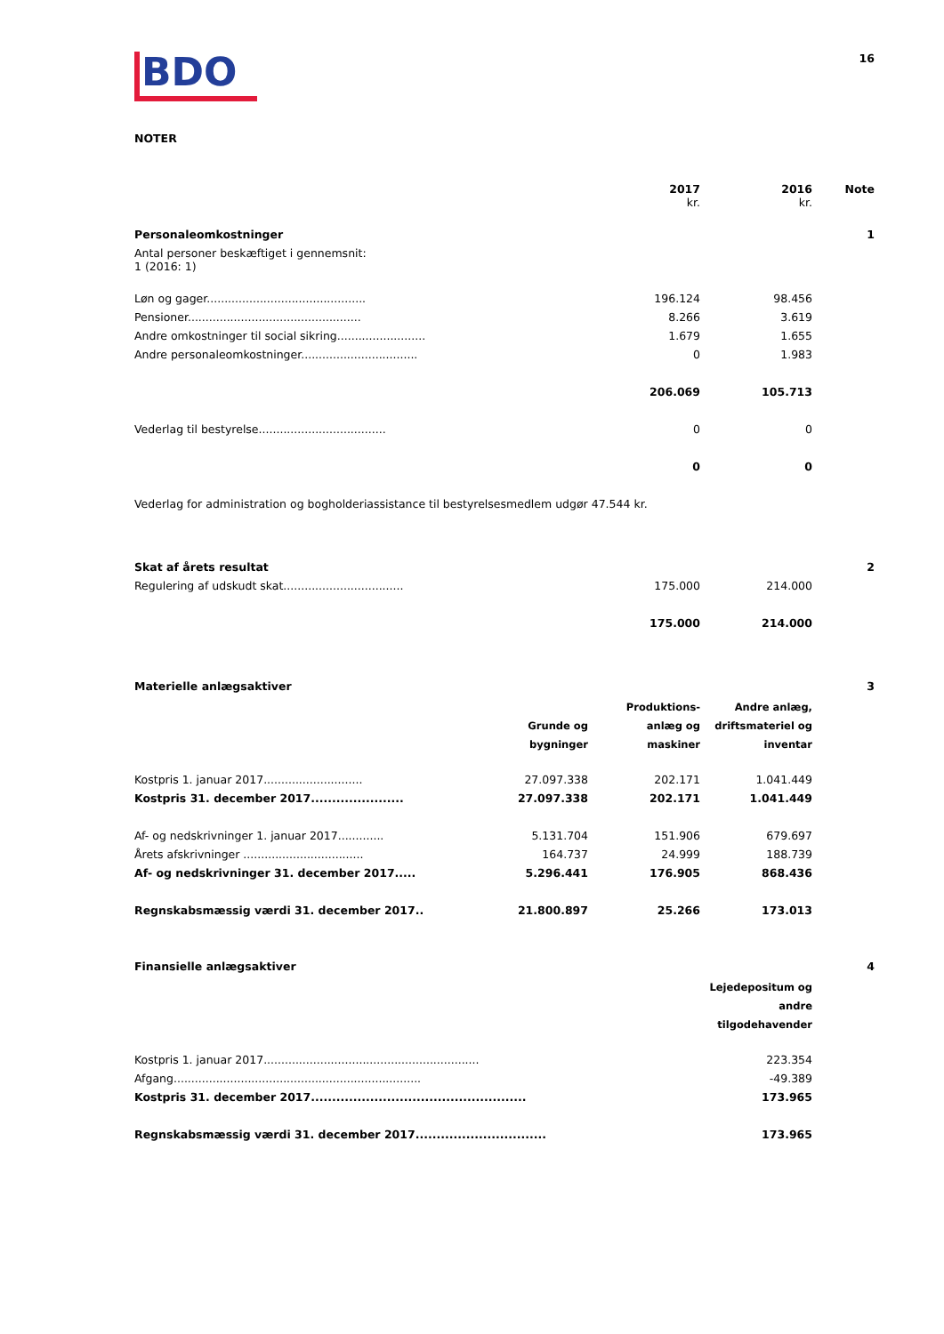BDO
16
NOTER
| | 2017 kr. | 2016 kr. | Note |
| Personaleomkostninger | | | 1 |
| Antal personer beskæftiget i gennemsnit: 1 (2016: 1) | | | |
| Løn og gager............................................. | 196.124 | 98.456 | |
| Pensioner................................................. | 8.266 | 3.619 | |
| Andre omkostninger til social sikring......................... | 1.679 | 1.655 | |
| Andre personaleomkostninger................................. | 0 | 1.983 | |
| | 206.069 | 105.713 | |
| Vederlag til bestyrelse.................................... | 0 | 0 | |
| | 0 | 0 | |
| Vederlag for administration og bogholderiassistance til bestyrelsesmedlem udgør 47.544 kr. | | | |
| Skat af årets resultat | | | 2 |
| Regulering af udskudt skat.................................. | 175.000 | 214.000 | |
| | 175.000 | 214.000 | |
| Materielle anlægsaktiver | | | | 3 |
| | Grunde og bygninger | Produktions- anlæg og maskiner | Andre anlæg, driftsmateriel og inventar | |
| Kostpris 1. januar 2017............................ | 27.097.338 | 202.171 | 1.041.449 | |
| Kostpris 31. december 2017...................... | 27.097.338 | 202.171 | 1.041.449 | |
| Af- og nedskrivninger 1. januar 2017............. | 5.131.704 | 151.906 | 679.697 | |
| Årets afskrivninger .................................. | 164.737 | 24.999 | 188.739 | |
| Af- og nedskrivninger 31. december 2017..... | 5.296.441 | 176.905 | 868.436 | |
| Regnskabsmæssig værdi 31. december 2017.. | 21.800.897 | 25.266 | 173.013 | |
| Finansielle anlægsaktiver | | 4 |
| | Lejedepositum og andre tilgodehavender | |
| Kostpris 1. januar 2017............................................................. | 223.354 | |
| Afgang...................................................................... | -49.389 | |
| Kostpris 31. december 2017................................................... | 173.965 | |
| Regnskabsmæssig værdi 31. december 2017............................... | 173.965 | |